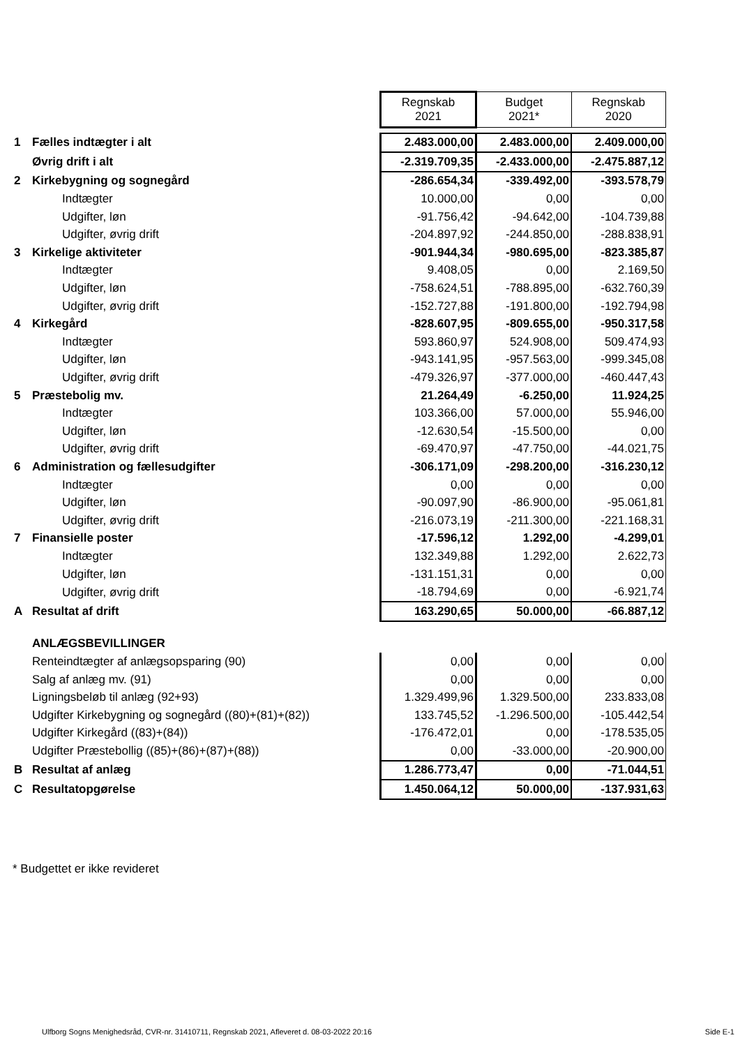| | | Regnskab 2021 | Budget 2021* | Regnskab 2020 |
| 1 | Fælles indtægter i alt | 2.483.000,00 | 2.483.000,00 | 2.409.000,00 |
| | Øvrig drift i alt | -2.319.709,35 | -2.433.000,00 | -2.475.887,12 |
| 2 | Kirkebygning og sognegård | -286.654,34 | -339.492,00 | -393.578,79 |
| | Indtægter | 10.000,00 | 0,00 | 0,00 |
| | Udgifter, løn | -91.756,42 | -94.642,00 | -104.739,88 |
| | Udgifter, øvrig drift | -204.897,92 | -244.850,00 | -288.838,91 |
| 3 | Kirkelige aktiviteter | -901.944,34 | -980.695,00 | -823.385,87 |
| | Indtægter | 9.408,05 | 0,00 | 2.169,50 |
| | Udgifter, løn | -758.624,51 | -788.895,00 | -632.760,39 |
| | Udgifter, øvrig drift | -152.727,88 | -191.800,00 | -192.794,98 |
| 4 | Kirkegård | -828.607,95 | -809.655,00 | -950.317,58 |
| | Indtægter | 593.860,97 | 524.908,00 | 509.474,93 |
| | Udgifter, løn | -943.141,95 | -957.563,00 | -999.345,08 |
| | Udgifter, øvrig drift | -479.326,97 | -377.000,00 | -460.447,43 |
| 5 | Præstebolig mv. | 21.264,49 | -6.250,00 | 11.924,25 |
| | Indtægter | 103.366,00 | 57.000,00 | 55.946,00 |
| | Udgifter, løn | -12.630,54 | -15.500,00 | 0,00 |
| | Udgifter, øvrig drift | -69.470,97 | -47.750,00 | -44.021,75 |
| 6 | Administration og fællesudgifter | -306.171,09 | -298.200,00 | -316.230,12 |
| | Indtægter | 0,00 | 0,00 | 0,00 |
| | Udgifter, løn | -90.097,90 | -86.900,00 | -95.061,81 |
| | Udgifter, øvrig drift | -216.073,19 | -211.300,00 | -221.168,31 |
| 7 | Finansielle poster | -17.596,12 | 1.292,00 | -4.299,01 |
| | Indtægter | 132.349,88 | 1.292,00 | 2.622,73 |
| | Udgifter, løn | -131.151,31 | 0,00 | 0,00 |
| | Udgifter, øvrig drift | -18.794,69 | 0,00 | -6.921,74 |
| A | Resultat af drift | 163.290,65 | 50.000,00 | -66.887,12 |
| | ANLÆGSBEVILLINGER | | | |
| | Renteindtægter af anlægsopsparing (90) | 0,00 | 0,00 | 0,00 |
| | Salg af anlæg mv. (91) | 0,00 | 0,00 | 0,00 |
| | Ligningsbeløb til anlæg (92+93) | 1.329.499,96 | 1.329.500,00 | 233.833,08 |
| | Udgifter Kirkebygning og sognegård ((80)+(81)+(82)) | 133.745,52 | -1.296.500,00 | -105.442,54 |
| | Udgifter Kirkegård ((83)+(84)) | -176.472,01 | 0,00 | -178.535,05 |
| | Udgifter Præstebollig ((85)+(86)+(87)+(88)) | 0,00 | -33.000,00 | -20.900,00 |
| B | Resultat af anlæg | 1.286.773,47 | 0,00 | -71.044,51 |
| C | Resultatopgørelse | 1.450.064,12 | 50.000,00 | -137.931,63 |
* Budgettet er ikke revideret
Ulfborg Sogns Menighedsråd, CVR-nr. 31410711, Regnskab 2021, Afleveret d. 08-03-2022 20:16
Side E-1